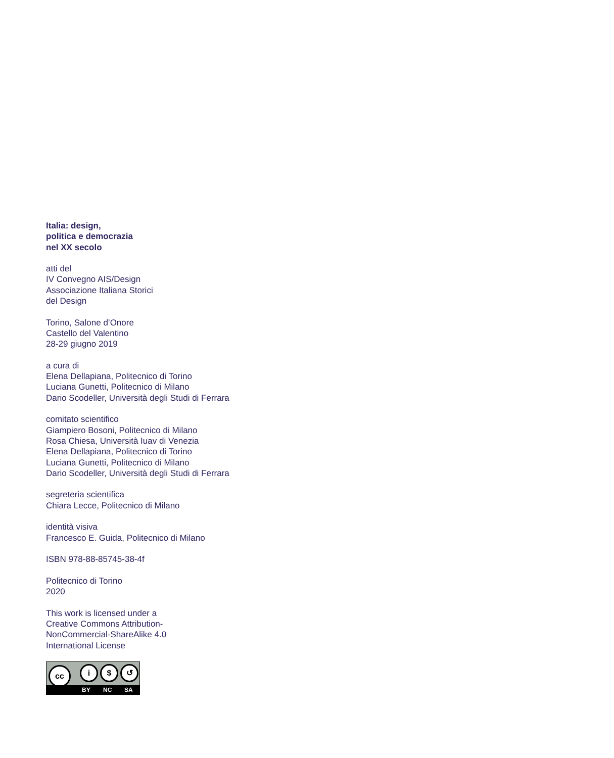Italia: design,
politica e democrazia
nel XX secolo
atti del
IV Convegno AIS/Design
Associazione Italiana Storici
del Design
Torino, Salone d’Onore
Castello del Valentino
28-29 giugno 2019
a cura di
Elena Dellapiana, Politecnico di Torino
Luciana Gunetti, Politecnico di Milano
Dario Scodeller, Università degli Studi di Ferrara
comitato scientifico
Giampiero Bosoni, Politecnico di Milano
Rosa Chiesa, Università Iuav di Venezia
Elena Dellapiana, Politecnico di Torino
Luciana Gunetti, Politecnico di Milano
Dario Scodeller, Università degli Studi di Ferrara
segreteria scientifica
Chiara Lecce, Politecnico di Milano
identità visiva
Francesco E. Guida, Politecnico di Milano
ISBN 978-88-85745-38-4f
Politecnico di Torino
2020
This work is licensed under a
Creative Commons Attribution-
NonCommercial-ShareAlike 4.0
International License
cc i $ ↺
BY NC SA